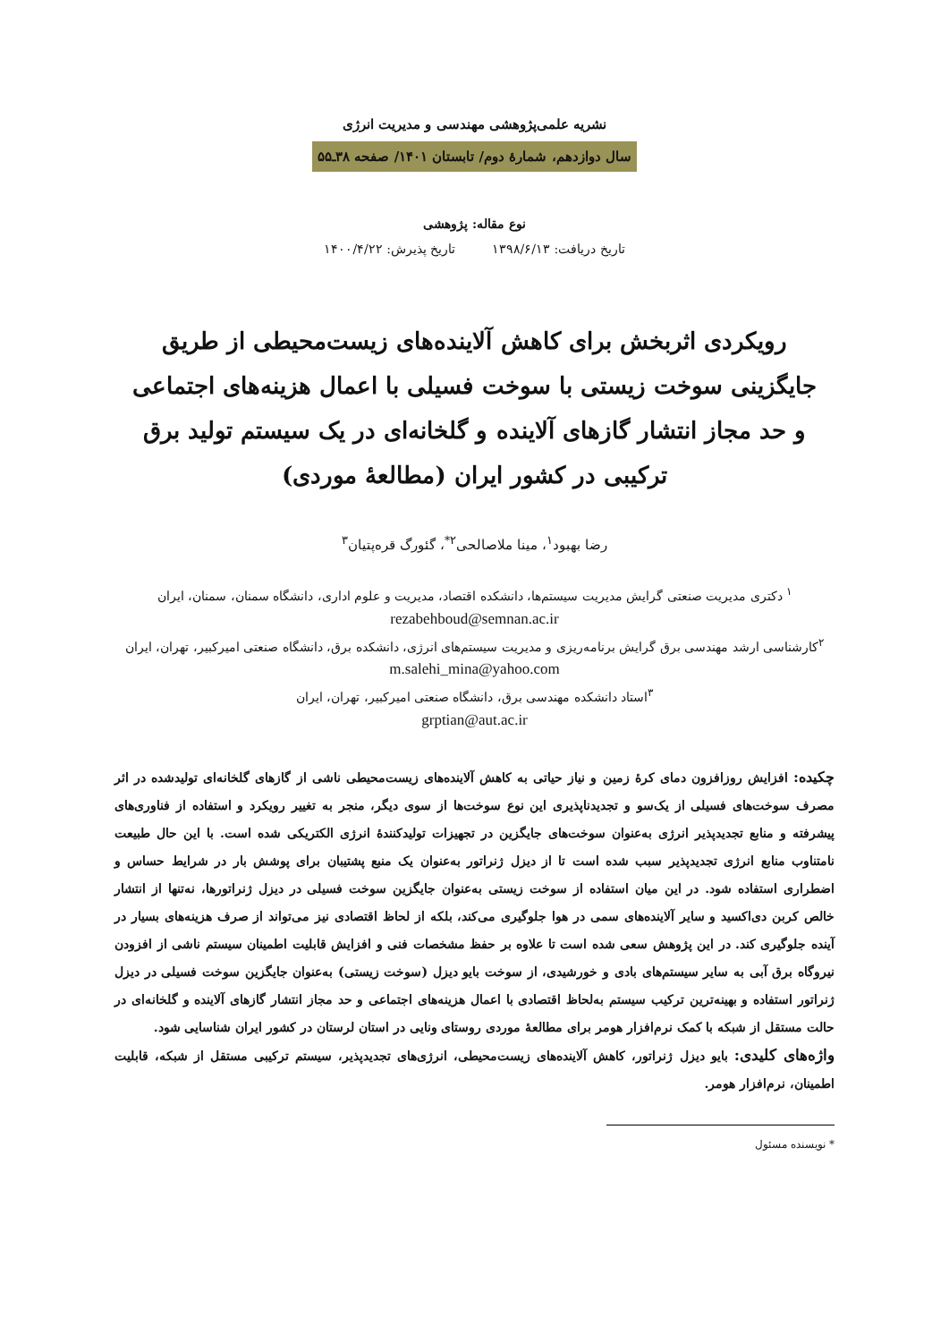نشریه علمی‌پژوهشی مهندسی و مدیریت انرژی
سال دوازدهم، شمارۀ دوم/ تابستان ۱۴۰۱/ صفحه ۳۸ـ۵۵
نوع مقاله: پژوهشی
تاریخ دریافت: ۱۳۹۸/۶/۱۳ تاریخ پذیرش: ۱۴۰۰/۴/۲۲
رویکردی اثربخش برای کاهش آلاینده‌های زیست‌محیطی از طریق جایگزینی سوخت زیستی با سوخت فسیلی با اعمال هزینه‌های اجتماعی و حد مجاز انتشار گازهای آلاینده و گلخانه‌ای در یک سیستم تولید برق ترکیبی در کشور ایران (مطالعۀ موردی)
رضا بهبود<sup>۱</sup>، مینا ملاصالحی<sup>۲*</sup>، گئورگ قره‌پتیان<sup>۳</sup>
<sup>۱</sup> دکتری مدیریت صنعتی گرایش مدیریت سیستم‌ها، دانشکده اقتصاد، مدیریت و علوم اداری، دانشگاه سمنان، سمنان، ایران
rezabehboud@semnan.ac.ir
<sup>۲</sup> کارشناسی ارشد مهندسی برق گرایش برنامه‌ریزی و مدیریت سیستم‌های انرژی، دانشکده برق، دانشگاه صنعتی امیرکبیر، تهران، ایران
m.salehi_mina@yahoo.com
<sup>۳</sup> استاد دانشکده مهندسی برق، دانشگاه صنعتی امیرکبیر، تهران، ایران
grptian@aut.ac.ir
چکیده: افزایش روزافزون دمای کرۀ زمین و نیاز حیاتی به کاهش آلاینده‌های زیست‌محیطی ناشی از گازهای گلخانه‌ای تولیدشده در اثر مصرف سوخت‌های فسیلی از یک‌سو و تجدیدناپذیری این نوع سوخت‌ها از سوی دیگر، منجر به تغییر رویکرد و استفاده از فناوری‌های پیشرفته و منابع تجدیدپذیر انرژی به‌عنوان سوخت‌های جایگزین در تجهیزات تولیدکنندۀ انرژی الکتریکی شده است. با این حال طبیعت نامتناوب منابع انرژی تجدیدپذیر سبب شده است تا از دیزل ژنراتور به‌عنوان یک منبع پشتیبان برای پوشش بار در شرایط حساس و اضطراری استفاده شود. در این میان استفاده از سوخت زیستی به‌عنوان جایگزین سوخت فسیلی در دیزل ژنراتورها، نه‌تنها از انتشار خالص کربن دی‌اکسید و سایر آلاینده‌های سمی در هوا جلوگیری می‌کند، بلکه از لحاظ اقتصادی نیز می‌تواند از صرف هزینه‌های بسیار در آینده جلوگیری کند. در این پژوهش سعی شده است تا علاوه بر حفظ مشخصات فنی و افزایش قابلیت اطمینان سیستم ناشی از افزودن نیروگاه برق آبی به سایر سیستم‌های بادی و خورشیدی، از سوخت بایو دیزل (سوخت زیستی) به‌عنوان جایگزین سوخت فسیلی در دیزل ژنراتور استفاده و بهینه‌ترین ترکیب سیستم به‌لحاظ اقتصادی با اعمال هزینه‌های اجتماعی و حد مجاز انتشار گازهای آلاینده و گلخانه‌ای در حالت مستقل از شبکه با کمک نرم‌افزار هومر برای مطالعۀ موردی روستای ونایی در استان لرستان در کشور ایران شناسایی شود.
واژه‌های کلیدی: بایو دیزل ژنراتور، کاهش آلاینده‌های زیست‌محیطی، انرژی‌های تجدیدپذیر، سیستم ترکیبی مستقل از شبکه، قابلیت اطمینان، نرم‌افزار هومر.
* نویسنده مسئول